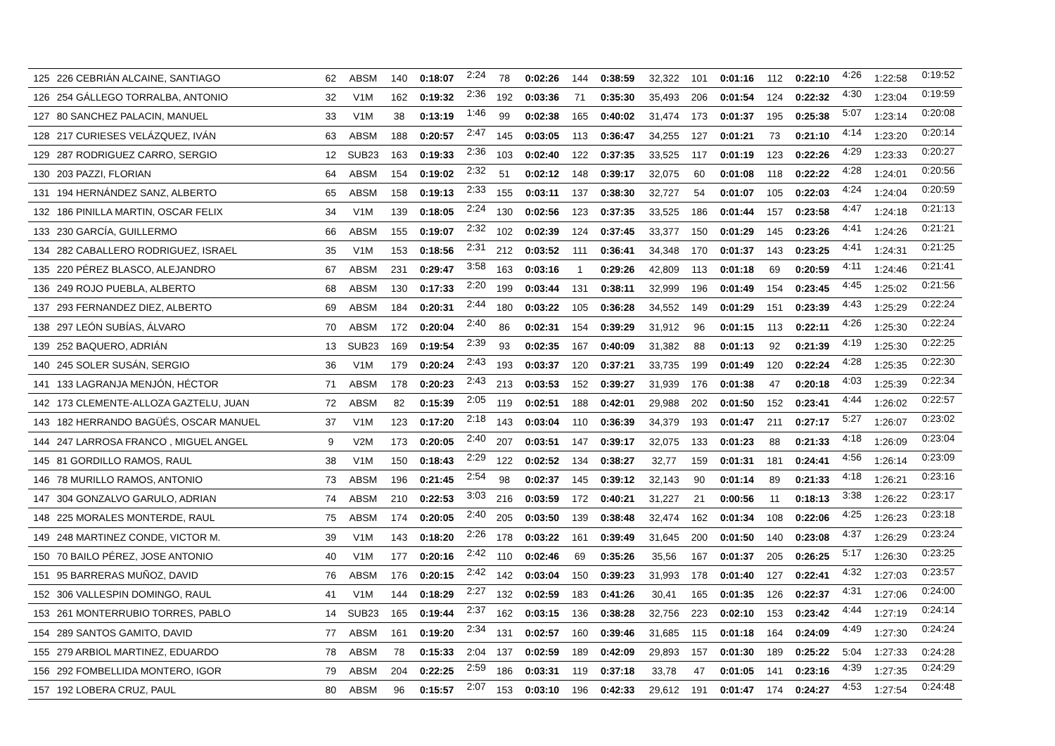| 125 | 226 CEBRIÁN ALCAINE, SANTIAGO | 62 | ABSM | 140 | 0:18:07 | 2:24 | 78 | 0:02:26 | 144 | 0:38:59 | 32,322 | 101 | 0:01:16 | 112 | 0:22:10 | 4:26 | 1:22:58 | 0:19:52 |
| 126 | 254 GÁLLEGO TORRALBA, ANTONIO | 32 | V1M | 162 | 0:19:32 | 2:36 | 192 | 0:03:36 | 71 | 0:35:30 | 35,493 | 206 | 0:01:54 | 124 | 0:22:32 | 4:30 | 1:23:04 | 0:19:59 |
| 127 | 80 SANCHEZ PALACIN, MANUEL | 33 | V1M | 38 | 0:13:19 | 1:46 | 99 | 0:02:38 | 165 | 0:40:02 | 31,474 | 173 | 0:01:37 | 195 | 0:25:38 | 5:07 | 1:23:14 | 0:20:08 |
| 128 | 217 CURIESES VELÁZQUEZ, IVÁN | 63 | ABSM | 188 | 0:20:57 | 2:47 | 145 | 0:03:05 | 113 | 0:36:47 | 34,255 | 127 | 0:01:21 | 73 | 0:21:10 | 4:14 | 1:23:20 | 0:20:14 |
| 129 | 287 RODRIGUEZ CARRO, SERGIO | 12 | SUB23 | 163 | 0:19:33 | 2:36 | 103 | 0:02:40 | 122 | 0:37:35 | 33,525 | 117 | 0:01:19 | 123 | 0:22:26 | 4:29 | 1:23:33 | 0:20:27 |
| 130 | 203 PAZZI, FLORIAN | 64 | ABSM | 154 | 0:19:02 | 2:32 | 51 | 0:02:12 | 148 | 0:39:17 | 32,075 | 60 | 0:01:08 | 118 | 0:22:22 | 4:28 | 1:24:01 | 0:20:56 |
| 131 | 194 HERNÁNDEZ SANZ, ALBERTO | 65 | ABSM | 158 | 0:19:13 | 2:33 | 155 | 0:03:11 | 137 | 0:38:30 | 32,727 | 54 | 0:01:07 | 105 | 0:22:03 | 4:24 | 1:24:04 | 0:20:59 |
| 132 | 186 PINILLA MARTIN, OSCAR FELIX | 34 | V1M | 139 | 0:18:05 | 2:24 | 130 | 0:02:56 | 123 | 0:37:35 | 33,525 | 186 | 0:01:44 | 157 | 0:23:58 | 4:47 | 1:24:18 | 0:21:13 |
| 133 | 230 GARCÍA, GUILLERMO | 66 | ABSM | 155 | 0:19:07 | 2:32 | 102 | 0:02:39 | 124 | 0:37:45 | 33,377 | 150 | 0:01:29 | 145 | 0:23:26 | 4:41 | 1:24:26 | 0:21:21 |
| 134 | 282 CABALLERO RODRIGUEZ, ISRAEL | 35 | V1M | 153 | 0:18:56 | 2:31 | 212 | 0:03:52 | 111 | 0:36:41 | 34,348 | 170 | 0:01:37 | 143 | 0:23:25 | 4:41 | 1:24:31 | 0:21:25 |
| 135 | 220 PÉREZ BLASCO, ALEJANDRO | 67 | ABSM | 231 | 0:29:47 | 3:58 | 163 | 0:03:16 | 1 | 0:29:26 | 42,809 | 113 | 0:01:18 | 69 | 0:20:59 | 4:11 | 1:24:46 | 0:21:41 |
| 136 | 249 ROJO PUEBLA, ALBERTO | 68 | ABSM | 130 | 0:17:33 | 2:20 | 199 | 0:03:44 | 131 | 0:38:11 | 32,999 | 196 | 0:01:49 | 154 | 0:23:45 | 4:45 | 1:25:02 | 0:21:56 |
| 137 | 293 FERNANDEZ DIEZ, ALBERTO | 69 | ABSM | 184 | 0:20:31 | 2:44 | 180 | 0:03:22 | 105 | 0:36:28 | 34,552 | 149 | 0:01:29 | 151 | 0:23:39 | 4:43 | 1:25:29 | 0:22:24 |
| 138 | 297 LEÓN SUBÍAS, ÁLVARO | 70 | ABSM | 172 | 0:20:04 | 2:40 | 86 | 0:02:31 | 154 | 0:39:29 | 31,912 | 96 | 0:01:15 | 113 | 0:22:11 | 4:26 | 1:25:30 | 0:22:24 |
| 139 | 252 BAQUERO, ADRIÁN | 13 | SUB23 | 169 | 0:19:54 | 2:39 | 93 | 0:02:35 | 167 | 0:40:09 | 31,382 | 88 | 0:01:13 | 92 | 0:21:39 | 4:19 | 1:25:30 | 0:22:25 |
| 140 | 245 SOLER SUSÁN, SERGIO | 36 | V1M | 179 | 0:20:24 | 2:43 | 193 | 0:03:37 | 120 | 0:37:21 | 33,735 | 199 | 0:01:49 | 120 | 0:22:24 | 4:28 | 1:25:35 | 0:22:30 |
| 141 | 133 LAGRANJA MENJÓN, HÉCTOR | 71 | ABSM | 178 | 0:20:23 | 2:43 | 213 | 0:03:53 | 152 | 0:39:27 | 31,939 | 176 | 0:01:38 | 47 | 0:20:18 | 4:03 | 1:25:39 | 0:22:34 |
| 142 | 173 CLEMENTE-ALLOZA GAZTELU, JUAN | 72 | ABSM | 82 | 0:15:39 | 2:05 | 119 | 0:02:51 | 188 | 0:42:01 | 29,988 | 202 | 0:01:50 | 152 | 0:23:41 | 4:44 | 1:26:02 | 0:22:57 |
| 143 | 182 HERRANDO BAGÜÉS, OSCAR MANUEL | 37 | V1M | 123 | 0:17:20 | 2:18 | 143 | 0:03:04 | 110 | 0:36:39 | 34,379 | 193 | 0:01:47 | 211 | 0:27:17 | 5:27 | 1:26:07 | 0:23:02 |
| 144 | 247 LARROSA FRANCO , MIGUEL ANGEL | 9 | V2M | 173 | 0:20:05 | 2:40 | 207 | 0:03:51 | 147 | 0:39:17 | 32,075 | 133 | 0:01:23 | 88 | 0:21:33 | 4:18 | 1:26:09 | 0:23:04 |
| 145 | 81 GORDILLO RAMOS, RAUL | 38 | V1M | 150 | 0:18:43 | 2:29 | 122 | 0:02:52 | 134 | 0:38:27 | 32,77 | 159 | 0:01:31 | 181 | 0:24:41 | 4:56 | 1:26:14 | 0:23:09 |
| 146 | 78 MURILLO RAMOS, ANTONIO | 73 | ABSM | 196 | 0:21:45 | 2:54 | 98 | 0:02:37 | 145 | 0:39:12 | 32,143 | 90 | 0:01:14 | 89 | 0:21:33 | 4:18 | 1:26:21 | 0:23:16 |
| 147 | 304 GONZALVO GARULO, ADRIAN | 74 | ABSM | 210 | 0:22:53 | 3:03 | 216 | 0:03:59 | 172 | 0:40:21 | 31,227 | 21 | 0:00:56 | 11 | 0:18:13 | 3:38 | 1:26:22 | 0:23:17 |
| 148 | 225 MORALES MONTERDE, RAUL | 75 | ABSM | 174 | 0:20:05 | 2:40 | 205 | 0:03:50 | 139 | 0:38:48 | 32,474 | 162 | 0:01:34 | 108 | 0:22:06 | 4:25 | 1:26:23 | 0:23:18 |
| 149 | 248 MARTINEZ CONDE, VICTOR M. | 39 | V1M | 143 | 0:18:20 | 2:26 | 178 | 0:03:22 | 161 | 0:39:49 | 31,645 | 200 | 0:01:50 | 140 | 0:23:08 | 4:37 | 1:26:29 | 0:23:24 |
| 150 | 70 BAILO PÉREZ, JOSE ANTONIO | 40 | V1M | 177 | 0:20:16 | 2:42 | 110 | 0:02:46 | 69 | 0:35:26 | 35,56 | 167 | 0:01:37 | 205 | 0:26:25 | 5:17 | 1:26:30 | 0:23:25 |
| 151 | 95 BARRERAS MUÑOZ, DAVID | 76 | ABSM | 176 | 0:20:15 | 2:42 | 142 | 0:03:04 | 150 | 0:39:23 | 31,993 | 178 | 0:01:40 | 127 | 0:22:41 | 4:32 | 1:27:03 | 0:23:57 |
| 152 | 306 VALLESPIN DOMINGO, RAUL | 41 | V1M | 144 | 0:18:29 | 2:27 | 132 | 0:02:59 | 183 | 0:41:26 | 30,41 | 165 | 0:01:35 | 126 | 0:22:37 | 4:31 | 1:27:06 | 0:24:00 |
| 153 | 261 MONTERRUBIO TORRES, PABLO | 14 | SUB23 | 165 | 0:19:44 | 2:37 | 162 | 0:03:15 | 136 | 0:38:28 | 32,756 | 223 | 0:02:10 | 153 | 0:23:42 | 4:44 | 1:27:19 | 0:24:14 |
| 154 | 289 SANTOS GAMITO, DAVID | 77 | ABSM | 161 | 0:19:20 | 2:34 | 131 | 0:02:57 | 160 | 0:39:46 | 31,685 | 115 | 0:01:18 | 164 | 0:24:09 | 4:49 | 1:27:30 | 0:24:24 |
| 155 | 279 ARBIOL MARTINEZ, EDUARDO | 78 | ABSM | 78 | 0:15:33 | 2:04 | 137 | 0:02:59 | 189 | 0:42:09 | 29,893 | 157 | 0:01:30 | 189 | 0:25:22 | 5:04 | 1:27:33 | 0:24:28 |
| 156 | 292 FOMBELLIDA MONTERO, IGOR | 79 | ABSM | 204 | 0:22:25 | 2:59 | 186 | 0:03:31 | 119 | 0:37:18 | 33,78 | 47 | 0:01:05 | 141 | 0:23:16 | 4:39 | 1:27:35 | 0:24:29 |
| 157 | 192 LOBERA CRUZ, PAUL | 80 | ABSM | 96 | 0:15:57 | 2:07 | 153 | 0:03:10 | 196 | 0:42:33 | 29,612 | 191 | 0:01:47 | 174 | 0:24:27 | 4:53 | 1:27:54 | 0:24:48 |